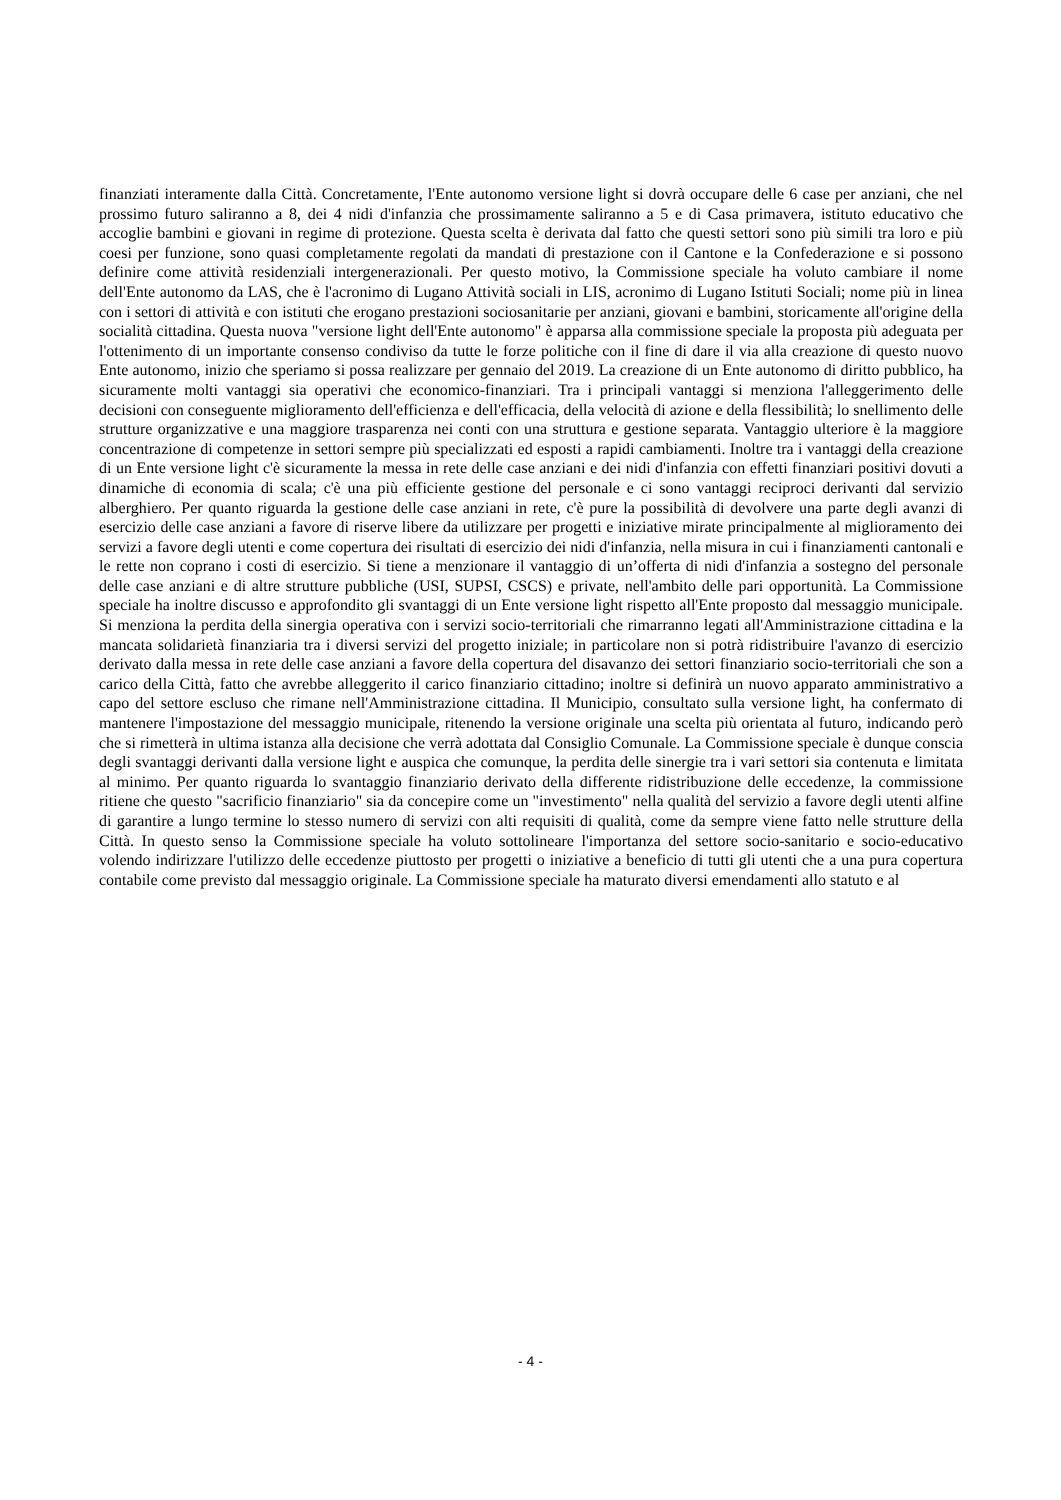finanziati interamente dalla Città. Concretamente, l'Ente autonomo versione light si dovrà occupare delle 6 case per anziani, che nel prossimo futuro saliranno a 8, dei 4 nidi d'infanzia che prossimamente saliranno a 5 e di Casa primavera, istituto educativo che accoglie bambini e giovani in regime di protezione. Questa scelta è derivata dal fatto che questi settori sono più simili tra loro e più coesi per funzione, sono quasi completamente regolati da mandati di prestazione con il Cantone e la Confederazione e si possono definire come attività residenziali intergenerazionali. Per questo motivo, la Commissione speciale ha voluto cambiare il nome dell'Ente autonomo da LAS, che è l'acronimo di Lugano Attività sociali in LIS, acronimo di Lugano Istituti Sociali; nome più in linea con i settori di attività e con istituti che erogano prestazioni sociosanitarie per anziani, giovani e bambini, storicamente all'origine della socialità cittadina. Questa nuova "versione light dell'Ente autonomo" è apparsa alla commissione speciale la proposta più adeguata per l'ottenimento di un importante consenso condiviso da tutte le forze politiche con il fine di dare il via alla creazione di questo nuovo Ente autonomo, inizio che speriamo si possa realizzare per gennaio del 2019. La creazione di un Ente autonomo di diritto pubblico, ha sicuramente molti vantaggi sia operativi che economico-finanziari. Tra i principali vantaggi si menziona l'alleggerimento delle decisioni con conseguente miglioramento dell'efficienza e dell'efficacia, della velocità di azione e della flessibilità; lo snellimento delle strutture organizzative e una maggiore trasparenza nei conti con una struttura e gestione separata. Vantaggio ulteriore è la maggiore concentrazione di competenze in settori sempre più specializzati ed esposti a rapidi cambiamenti. Inoltre tra i vantaggi della creazione di un Ente versione light c'è sicuramente la messa in rete delle case anziani e dei nidi d'infanzia con effetti finanziari positivi dovuti a dinamiche di economia di scala; c'è una più efficiente gestione del personale e ci sono vantaggi reciproci derivanti dal servizio alberghiero. Per quanto riguarda la gestione delle case anziani in rete, c'è pure la possibilità di devolvere una parte degli avanzi di esercizio delle case anziani a favore di riserve libere da utilizzare per progetti e iniziative mirate principalmente al miglioramento dei servizi a favore degli utenti e come copertura dei risultati di esercizio dei nidi d'infanzia, nella misura in cui i finanziamenti cantonali e le rette non coprano i costi di esercizio. Si tiene a menzionare il vantaggio di un’offerta di nidi d'infanzia a sostegno del personale delle case anziani e di altre strutture pubbliche (USI, SUPSI, CSCS) e private, nell'ambito delle pari opportunità. La Commissione speciale ha inoltre discusso e approfondito gli svantaggi di un Ente versione light rispetto all'Ente proposto dal messaggio municipale. Si menziona la perdita della sinergia operativa con i servizi socio-territoriali che rimarranno legati all'Amministrazione cittadina e la mancata solidarietà finanziaria tra i diversi servizi del progetto iniziale; in particolare non si potrà ridistribuire l'avanzo di esercizio derivato dalla messa in rete delle case anziani a favore della copertura del disavanzo dei settori finanziario socio-territoriali che son a carico della Città, fatto che avrebbe alleggerito il carico finanziario cittadino; inoltre si definirà un nuovo apparato amministrativo a capo del settore escluso che rimane nell'Amministrazione cittadina. Il Municipio, consultato sulla versione light, ha confermato di mantenere l'impostazione del messaggio municipale, ritenendo la versione originale una scelta più orientata al futuro, indicando però che si rimetterà in ultima istanza alla decisione che verrà adottata dal Consiglio Comunale. La Commissione speciale è dunque conscia degli svantaggi derivanti dalla versione light e auspica che comunque, la perdita delle sinergie tra i vari settori sia contenuta e limitata al minimo. Per quanto riguarda lo svantaggio finanziario derivato della differente ridistribuzione delle eccedenze, la commissione ritiene che questo "sacrificio finanziario" sia da concepire come un "investimento" nella qualità del servizio a favore degli utenti alfine di garantire a lungo termine lo stesso numero di servizi con alti requisiti di qualità, come da sempre viene fatto nelle strutture della Città. In questo senso la Commissione speciale ha voluto sottolineare l'importanza del settore socio-sanitario e socio-educativo volendo indirizzare l'utilizzo delle eccedenze piuttosto per progetti o iniziative a beneficio di tutti gli utenti che a una pura copertura contabile come previsto dal messaggio originale. La Commissione speciale ha maturato diversi emendamenti allo statuto e al
- 4 -